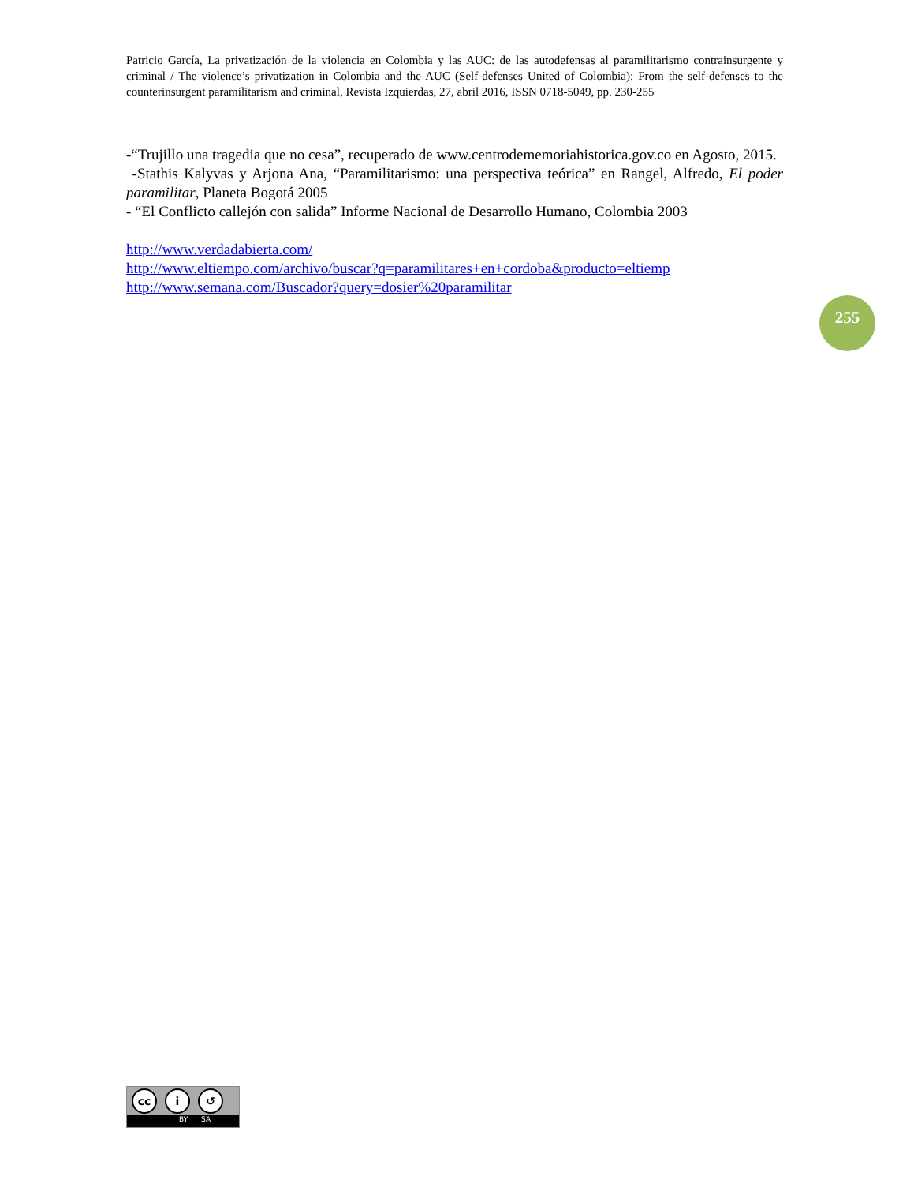Patricio García, La privatización de la violencia en Colombia y las AUC: de las autodefensas al paramilitarismo contrainsurgente y criminal / The violence’s privatization in Colombia and the AUC (Self-defenses United of Colombia): From the self-defenses to the counterinsurgent paramilitarism and criminal, Revista Izquierdas, 27, abril 2016, ISSN 0718-5049, pp. 230-255
-“Trujillo una tragedia que no cesa”, recuperado de www.centrodememoriahistorica.gov.co en Agosto, 2015.
-Stathis Kalyvas y Arjona Ana, “Paramilitarismo: una perspectiva teórica” en Rangel, Alfredo, El poder paramilitar, Planeta Bogotá 2005
- “El Conflicto callejón con salida” Informe Nacional de Desarrollo Humano, Colombia 2003
http://www.verdadabierta.com/
http://www.eltiempo.com/archivo/buscar?q=paramilitares+en+cordoba&producto=eltiemp
http://www.semana.com/Buscador?query=dosier%20paramilitar
255
cc i ↺
BY SA